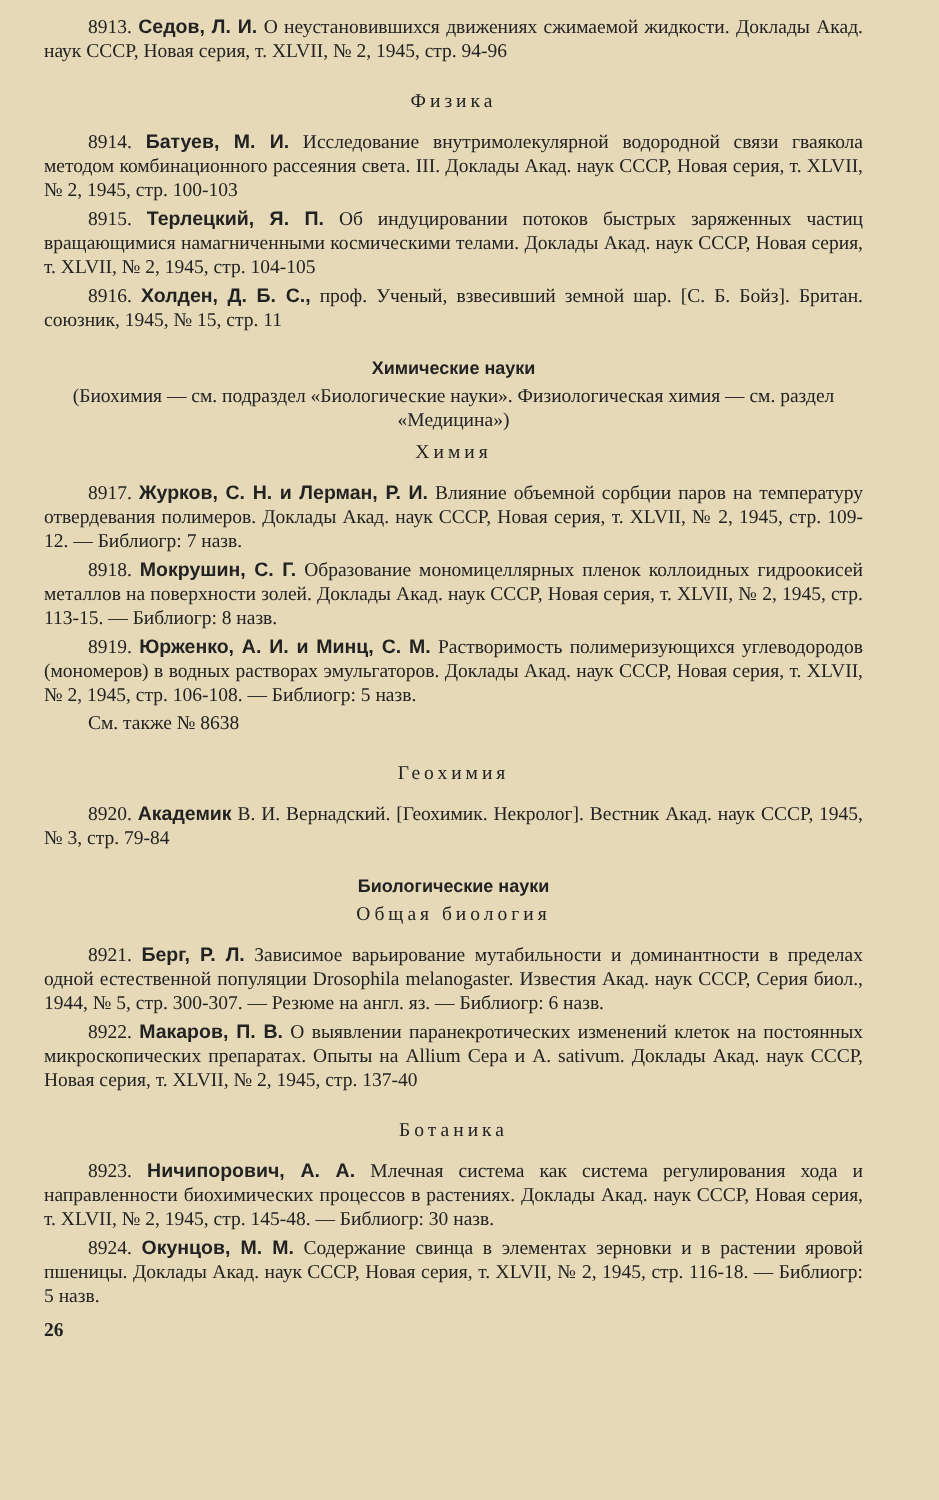8913. Седов, Л. И. О неустановившихся движениях сжимаемой жидкости. Доклады Акад. наук СССР, Новая серия, т. XLVII, № 2, 1945, стр. 94-96
Физика
8914. Батуев, М. И. Исследование внутримолекулярной водородной связи гваякола методом комбинационного рассеяния света. III. Доклады Акад. наук СССР, Новая серия, т. XLVII, № 2, 1945, стр. 100-103
8915. Терлецкий, Я. П. Об индуцировании потоков быстрых заряженных частиц вращающимися намагниченными космическими телами. Доклады Акад. наук СССР, Новая серия, т. XLVII, № 2, 1945, стр. 104-105
8916. Холден, Д. Б. С., проф. Ученый, взвесивший земной шар. [С. Б. Бойз]. Британ. союзник, 1945, № 15, стр. 11
Химические науки
(Биохимия — см. подраздел «Биологические науки». Физиологическая химия — см. раздел «Медицина»)
Химия
8917. Журков, С. Н. и Лерман, Р. И. Влияние объемной сорбции паров на температуру отвердевания полимеров. Доклады Акад. наук СССР, Новая серия, т. XLVII, № 2, 1945, стр. 109-12. — Библиогр: 7 назв.
8918. Мокрушин, С. Г. Образование мономицеллярных пленок коллоидных гидроокисей металлов на поверхности золей. Доклады Акад. наук СССР, Новая серия, т. XLVII, № 2, 1945, стр. 113-15. — Библиогр: 8 назв.
8919. Юрженко, А. И. и Минц, С. М. Растворимость полимеризующихся углеводородов (мономеров) в водных растворах эмульгаторов. Доклады Акад. наук СССР, Новая серия, т. XLVII, № 2, 1945, стр. 106-108. — Библиогр: 5 назв.
См. также № 8638
Геохимия
8920. Академик В. И. Вернадский. [Геохимик. Некролог]. Вестник Акад. наук СССР, 1945, № 3, стр. 79-84
Биологические науки
Общая биология
8921. Берг, Р. Л. Зависимое варьирование мутабильности и доминантности в пределах одной естественной популяции Drosophila melanogaster. Известия Акад. наук СССР, Серия биол., 1944, № 5, стр. 300-307. — Резюме на англ. яз. — Библиогр: 6 назв.
8922. Макаров, П. В. О выявлении паранекротических изменений клеток на постоянных микроскопических препаратах. Опыты на Allium Cepa и A. sativum. Доклады Акад. наук СССР, Новая серия, т. XLVII, № 2, 1945, стр. 137-40
Ботаника
8923. Ничипорович, А. А. Млечная система как система регулирования хода и направленности биохимических процессов в растениях. Доклады Акад. наук СССР, Новая серия, т. XLVII, № 2, 1945, стр. 145-48. — Библиогр: 30 назв.
8924. Окунцов, М. М. Содержание свинца в элементах зерновки и в растении яровой пшеницы. Доклады Акад. наук СССР, Новая серия, т. XLVII, № 2, 1945, стр. 116-18. — Библиогр: 5 назв.
26